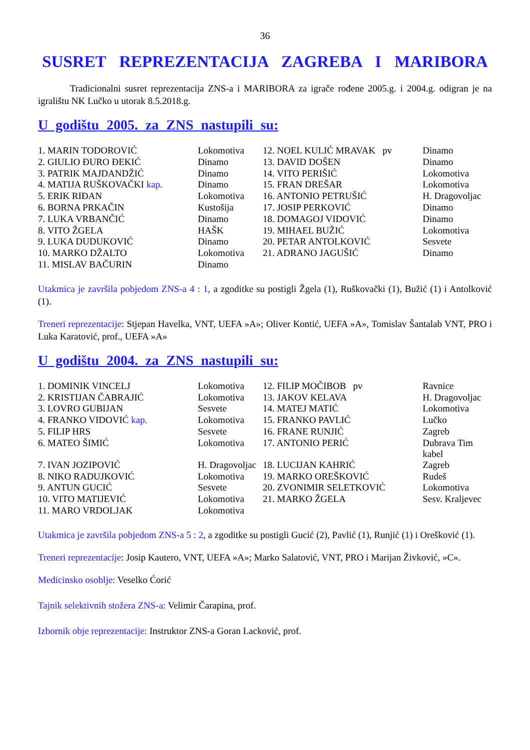36
SUSRET REPREZENTACIJA ZAGREBA I MARIBORA
Tradicionalni susret reprezentacija ZNS-a i MARIBORA za igrače rođene 2005.g. i 2004.g. odigran je na igralištu NK Lučko u utorak 8.5.2018.g.
U godištu 2005. za ZNS nastupili su:
| 1. MARIN TODOROVIĆ | Lokomotiva | 12. NOEL KULIĆ MRAVAK pv | Dinamo |
| 2. GIULIO ĐURO ĐEKIĆ | Dinamo | 13. DAVID DOŠEN | Dinamo |
| 3. PATRIK MAJDANDŽIĆ | Dinamo | 14. VITO PERIŠIĆ | Lokomotiva |
| 4. MATIJA RUŠKOVAČKI kap. | Dinamo | 15. FRAN DREŠAR | Lokomotiva |
| 5. ERIK RIĐAN | Lokomotiva | 16. ANTONIO PETRUŠIĆ | H. Dragovoljac |
| 6. BORNA PRKAČIN | Kustošija | 17. JOSIP PERKOVIĆ | Dinamo |
| 7. LUKA VRBANČIĆ | Dinamo | 18. DOMAGOJ VIDOVIĆ | Dinamo |
| 8. VITO ŽGELA | HAŠK | 19. MIHAEL BUŽIĆ | Lokomotiva |
| 9. LUKA DUDUKOVIĆ | Dinamo | 20. PETAR ANTOLKOVIĆ | Sesvete |
| 10. MARKO DŽALTO | Lokomotiva | 21. ADRANO JAGUŠIĆ | Dinamo |
| 11. MISLAV BAČURIN | Dinamo | | |
Utakmica je završila pobjedom ZNS-a 4 : 1, a zgoditke su postigli Žgela (1), Ruškovački (1), Bužić (1) i Antolković (1).
Treneri reprezentacije: Stjepan Havelka, VNT, UEFA »A»; Oliver Kontić, UEFA »A», Tomislav Šantalab VNT, PRO i Luka Karatović, prof., UEFA »A»
U godištu 2004. za ZNS nastupili su:
| 1. DOMINIK VINCELJ | Lokomotiva | 12. FILIP MOČIBOB pv | Ravnice |
| 2. KRISTIJAN ČABRAJIĆ | Lokomotiva | 13. JAKOV KELAVA | H. Dragovoljac |
| 3. LOVRO GUBIJAN | Sesvete | 14. MATEJ MATIĆ | Lokomotiva |
| 4. FRANKO VIDOVIĆ kap. | Lokomotiva | 15. FRANKO PAVLIĆ | Lučko |
| 5. FILIP HRS | Sesvete | 16. FRANE RUNJIĆ | Zagreb |
| 6. MATEO ŠIMIĆ | Lokomotiva | 17. ANTONIO PERIĆ | Dubrava Tim kabel |
| 7. IVAN JOZIPOVIĆ | H. Dragovoljac | 18. LUCIJAN KAHRIĆ | Zagreb |
| 8. NIKO RADUJKOVIĆ | Lokomotiva | 19. MARKO OREŠKOVIĆ | Rudeš |
| 9. ANTUN GUCIĆ | Sesvete | 20. ZVONIMIR SELETKOVIĆ | Lokomotiva |
| 10. VITO MATIJEVIĆ | Lokomotiva | 21. MARKO ŽGELA | Sesv. Kraljevec |
| 11. MARO VRDOLJAK | Lokomotiva | | |
Utakmica je završila pobjedom ZNS-a 5 : 2, a zgoditke su postigli Gucić (2), Pavlić (1), Runjić (1) i Orešković (1).
Treneri reprezentacije: Josip Kautero, VNT, UEFA »A»; Marko Salatović, VNT, PRO i Marijan Živković, »C».
Medicinsko osoblje: Veselko Ćorić
Tajnik selektivnih stožera ZNS-a: Velimir Čarapina, prof.
Izbornik obje reprezentacije: Instruktor ZNS-a Goran Lacković, prof.